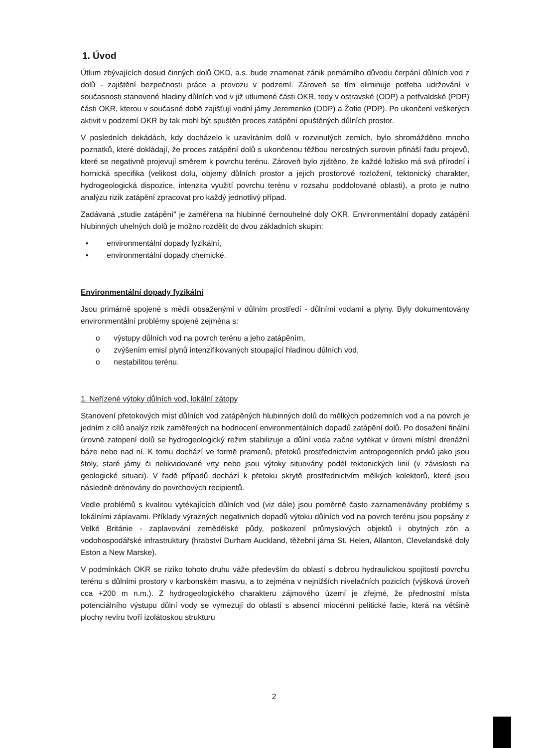1. Úvod
Útlum zbývajících dosud činných dolů OKD, a.s. bude znamenat zánik primárního důvodu čerpání důlních vod z dolů - zajištění bezpečnosti práce a provozu v podzemí. Zároveň se tím eliminuje potřeba udržování v současnosti stanovené hladiny důlních vod v již utlumené části OKR, tedy v ostravské (ODP) a petřvaldské (PDP) části OKR, kterou v současné době zajišťují vodní jámy Jeremenko (ODP) a Žofie (PDP). Po ukončení veškerých aktivit v podzemí OKR by tak mohl být spuštěn proces zatápění opuštěných důlních prostor.
V posledních dekádách, kdy docházelo k uzavíráním dolů v rozvinutých zemích, bylo shromážděno mnoho poznatků, které dokládají, že proces zatápění dolů s ukončenou těžbou nerostných surovin přináší řadu projevů, které se negativně projevují směrem k povrchu terénu. Zároveň bylo zjištěno, že každé ložisko má svá přírodní i hornická specifika (velikost dolu, objemy důlních prostor a jejich prostorové rozložení, tektonický charakter, hydrogeologická dispozice, intenzita využití povrchu terénu v rozsahu poddolované oblasti), a proto je nutno analýzu rizik zatápění zpracovat pro každý jednotlivý případ.
Zadávaná „studie zatápění" je zaměřena na hlubinné černouhelné doly OKR. Environmentální dopady zatápění hlubinných uhelných dolů je možno rozdělit do dvou základních skupin:
• environmentální dopady fyzikální,
• environmentální dopady chemické.
Environmentální dopady fyzikální
Jsou primárně spojené s médii obsaženými v důlním prostředí - důlními vodami a plyny. Byly dokumentovány environmentální problémy spojené zejména s:
o výstupy důlních vod na povrch terénu a jeho zatápěním,
o zvýšením emisí plynů intenzifikovaných stoupající hladinou důlních vod,
o nestabilitou terénu.
1. Neřízené výtoky důlních vod, lokální zátopy
Stanovení přetokových míst důlních vod zatápěných hlubinných dolů do mělkých podzemních vod a na povrch je jedním z cílů analýz rizik zaměřených na hodnocení environmentálních dopadů zatápění dolů. Po dosažení finální úrovně zatopení dolů se hydrogeologický režim stabilizuje a důlní voda začne vytékat v úrovni místní drenážní báze nebo nad ní. K tomu dochází ve formě pramenů, přetoků prostřednictvím antropogenních prvků jako jsou štoly, staré jámy či nelikvidované vrty nebo jsou výtoky situovány podél tektonických linií (v závislosti na geologické situaci). V řadě případů dochází k přetoku skrytě prostřednictvím mělkých kolektorů, které jsou následně drénovány do povrchových recipientů.
Vedle problémů s kvalitou vytékajících důlních vod (viz dále) jsou poměrně často zaznamenávány problémy s lokálními záplavami. Příklady výrazných negativních dopadů výtoku důlních vod na povrch terénu jsou popsány z Velké Británie - zaplavování zemědělské půdy, poškození průmyslových objektů i obytných zón a vodohospodářské infrastruktury (hrabství Durham Auckland, těžební jáma St. Helen, Allanton, Clevelandské doly Eston a New Marske).
V podmínkách OKR se riziko tohoto druhu váže především do oblastí s dobrou hydraulickou spojitostí povrchu terénu s důlními prostory v karbonském masivu, a to zejména v nejnižších nivelačních pozicích (výšková úroveň cca +200 m n.m.). Z hydrogeologického charakteru zájmového území je zřejmé, že přednostní místa potenciálního výstupu důlní vody se vymezují do oblastí s absencí miocénní pelitické facie, která na většině plochy revíru tvoří izolátoskou strukturu
2